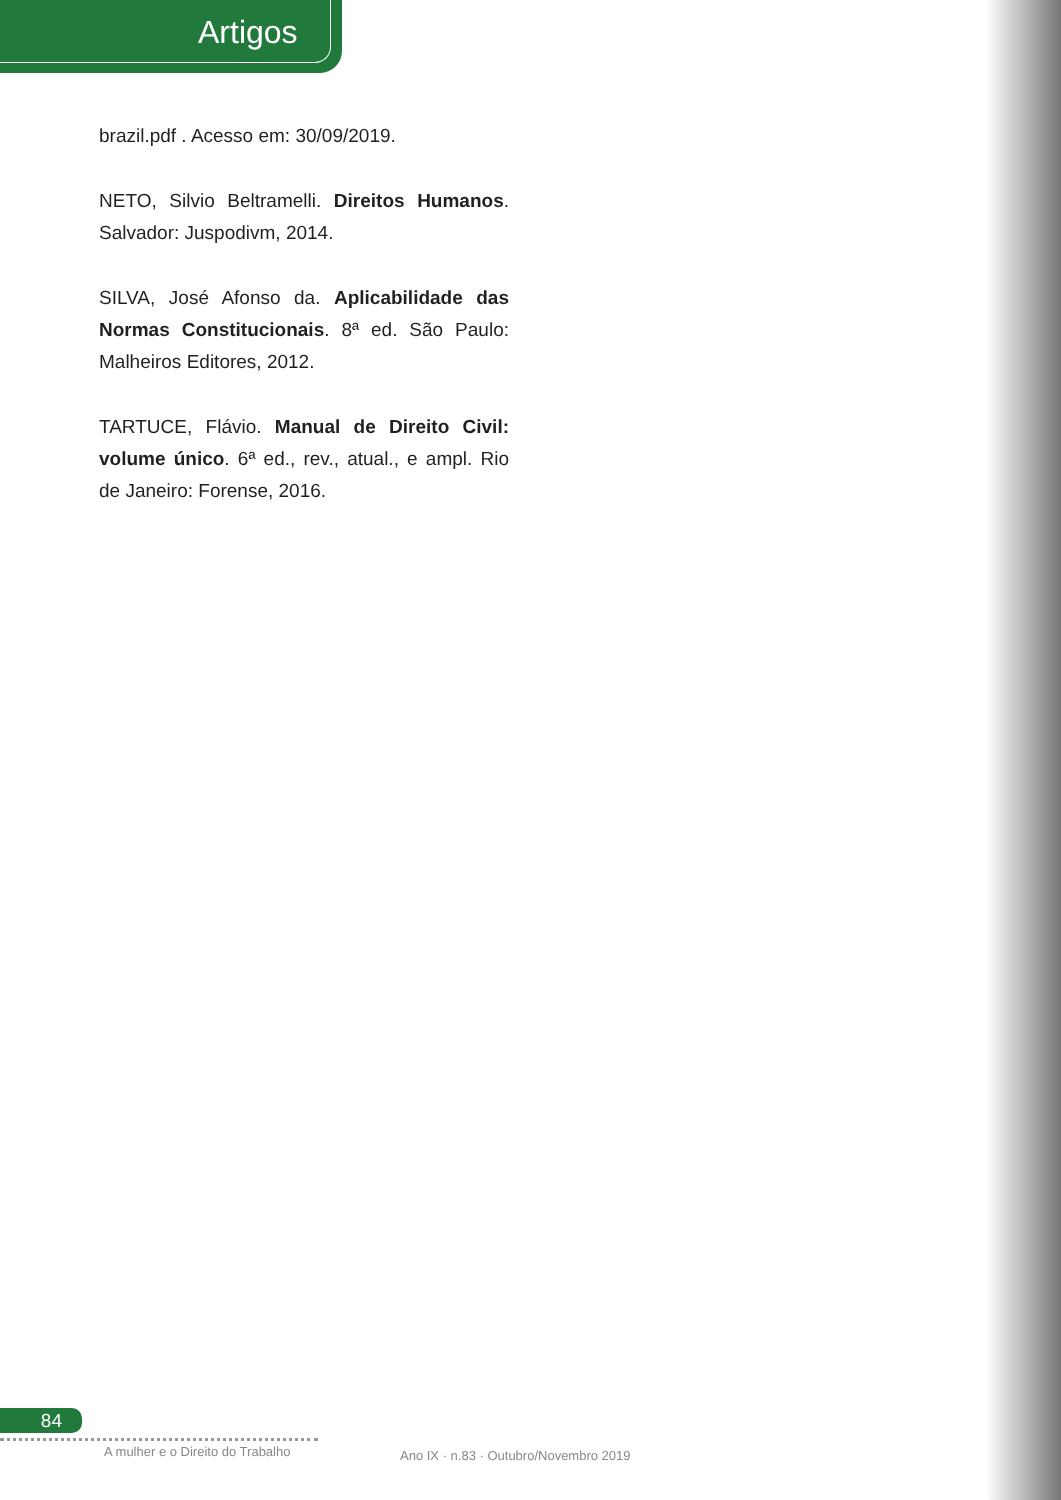Artigos
brazil.pdf . Acesso em: 30/09/2019.
NETO, Silvio Beltramelli. Direitos Humanos. Salvador: Juspodivm, 2014.
SILVA, José Afonso da. Aplicabilidade das Normas Constitucionais. 8ª ed. São Paulo: Malheiros Editores, 2012.
TARTUCE, Flávio. Manual de Direito Civil: volume único. 6ª ed., rev., atual., e ampl. Rio de Janeiro: Forense, 2016.
84
A mulher e o Direito do Trabalho
Ano IX · n.83 · Outubro/Novembro 2019